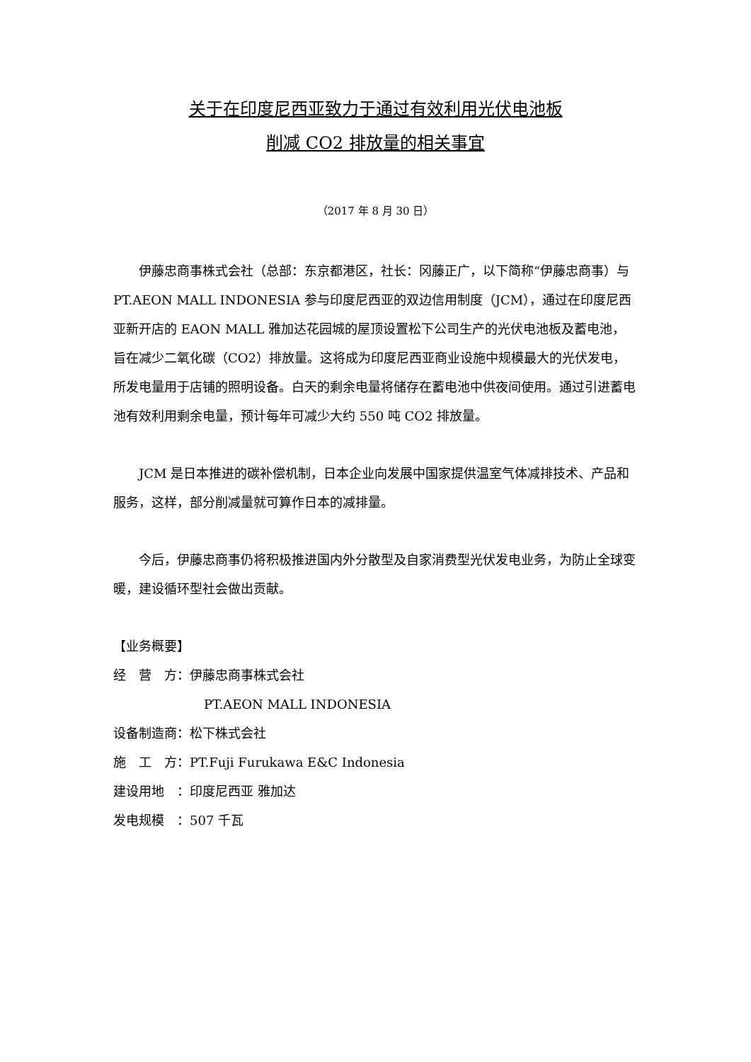关于在印度尼西亚致力于通过有效利用光伏电池板
削减 CO2 排放量的相关事宜
（2017 年 8 月 30 日）
伊藤忠商事株式会社（总部：东京都港区，社长：冈藤正广，以下简称“伊藤忠商事）与 PT.AEON MALL INDONESIA 参与印度尼西亚的双边信用制度（JCM），通过在印度尼西亚新开店的 EAON MALL 雅加达花园城的屋顶设置松下公司生产的光伏电池板及蓄电池，旨在减少二氧化碳（CO2）排放量。这将成为印度尼西亚商业设施中规模最大的光伏发电，所发电量用于店铺的照明设备。白天的剩余电量将储存在蓄电池中供夜间使用。通过引进蓄电池有效利用剩余电量，预计每年可减少大约 550 吨 CO2 排放量。
JCM 是日本推进的碳补偿机制，日本企业向发展中国家提供温室气体减排技术、产品和服务，这样，部分削减量就可算作日本的减排量。
今后，伊藤忠商事仍将积极推进国内外分散型及自家消费型光伏发电业务，为防止全球变暖，建设循环型社会做出贡献。
【业务概要】
经　营　方：伊藤忠商事株式会社
PT.AEON MALL INDONESIA
设备制造商：松下株式会社
施　工　方：PT.Fuji Furukawa E&C Indonesia
建设用地　：印度尼西亚 雅加达
发电规模　：507 千瓦